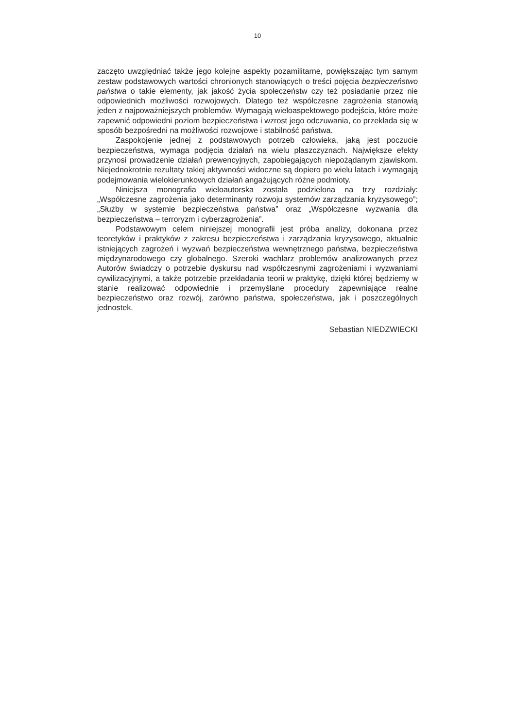10
zaczęto uwzględniać także jego kolejne aspekty pozamilitarne, powiększając tym samym zestaw podstawowych wartości chronionych stanowiących o treści pojęcia bezpieczeństwo państwa o takie elementy, jak jakość życia społeczeństw czy też posiadanie przez nie odpowiednich możliwości rozwojowych. Dlatego też współczesne zagrożenia stanowią jeden z najpoważniejszych problemów. Wymagają wieloaspektowego podejścia, które może zapewnić odpowiedni poziom bezpieczeństwa i wzrost jego odczuwania, co przekłada się w sposób bezpośredni na możliwości rozwojowe i stabilność państwa.
Zaspokojenie jednej z podstawowych potrzeb człowieka, jaką jest poczucie bezpieczeństwa, wymaga podjęcia działań na wielu płaszczyznach. Największe efekty przynosi prowadzenie działań prewencyjnych, zapobiegających niepożądanym zjawiskom. Niejednokrotnie rezultaty takiej aktywności widoczne są dopiero po wielu latach i wymagają podejmowania wielokierunkowych działań angażujących różne podmioty.
Niniejsza monografia wieloautorska została podzielona na trzy rozdziały: „Współczesne zagrożenia jako determinanty rozwoju systemów zarządzania kryzysowego”; „Służby w systemie bezpieczeństwa państwa” oraz „Współczesne wyzwania dla bezpieczeństwa – terroryzm i cyberzagrożenia”.
Podstawowym celem niniejszej monografii jest próba analizy, dokonana przez teoretyków i praktyków z zakresu bezpieczeństwa i zarządzania kryzysowego, aktualnie istniejących zagrożeń i wyzwań bezpieczeństwa wewnętrznego państwa, bezpieczeństwa międzynarodowego czy globalnego. Szeroki wachlarz problemów analizowanych przez Autorów świadczy o potrzebie dyskursu nad współczesnymi zagrożeniami i wyzwaniami cywilizacyjnymi, a także potrzebie przekładania teorii w praktykę, dzięki której będziemy w stanie realizować odpowiednie i przemyślane procedury zapewniające realne bezpieczeństwo oraz rozwój, zarówno państwa, społeczeństwa, jak i poszczególnych jednostek.
Sebastian NIEDZWIECKI